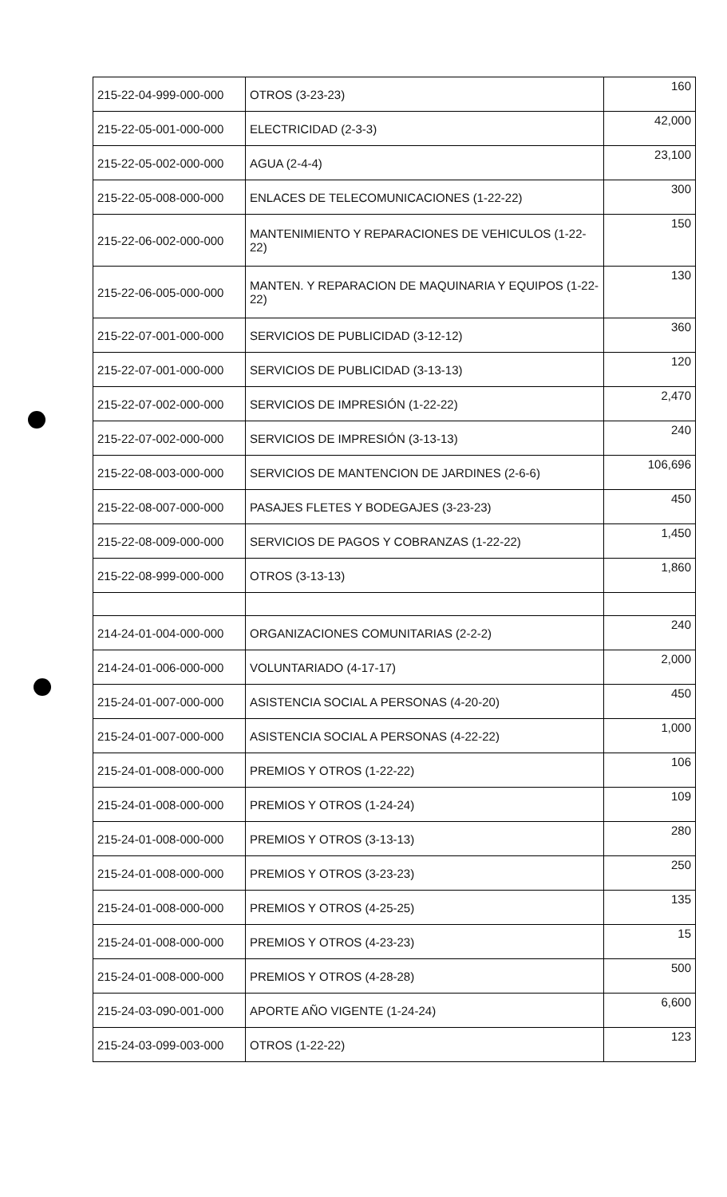| 215-22-04-999-000-000 | OTROS (3-23-23) | 160 |
| 215-22-05-001-000-000 | ELECTRICIDAD (2-3-3) | 42,000 |
| 215-22-05-002-000-000 | AGUA (2-4-4) | 23,100 |
| 215-22-05-008-000-000 | ENLACES DE TELECOMUNICACIONES (1-22-22) | 300 |
| 215-22-06-002-000-000 | MANTENIMIENTO Y REPARACIONES DE VEHICULOS (1-22-22) | 150 |
| 215-22-06-005-000-000 | MANTEN. Y REPARACION DE MAQUINARIA Y EQUIPOS (1-22-22) | 130 |
| 215-22-07-001-000-000 | SERVICIOS DE PUBLICIDAD (3-12-12) | 360 |
| 215-22-07-001-000-000 | SERVICIOS DE PUBLICIDAD (3-13-13) | 120 |
| 215-22-07-002-000-000 | SERVICIOS DE IMPRESIÓN (1-22-22) | 2,470 |
| 215-22-07-002-000-000 | SERVICIOS DE IMPRESIÓN (3-13-13) | 240 |
| 215-22-08-003-000-000 | SERVICIOS DE MANTENCION DE JARDINES (2-6-6) | 106,696 |
| 215-22-08-007-000-000 | PASAJES FLETES Y BODEGAJES (3-23-23) | 450 |
| 215-22-08-009-000-000 | SERVICIOS DE PAGOS Y COBRANZAS (1-22-22) | 1,450 |
| 215-22-08-999-000-000 | OTROS (3-13-13) | 1,860 |
| 214-24-01-004-000-000 | ORGANIZACIONES COMUNITARIAS (2-2-2) | 240 |
| 214-24-01-006-000-000 | VOLUNTARIADO (4-17-17) | 2,000 |
| 215-24-01-007-000-000 | ASISTENCIA SOCIAL A PERSONAS (4-20-20) | 450 |
| 215-24-01-007-000-000 | ASISTENCIA SOCIAL A PERSONAS (4-22-22) | 1,000 |
| 215-24-01-008-000-000 | PREMIOS Y OTROS (1-22-22) | 106 |
| 215-24-01-008-000-000 | PREMIOS Y OTROS (1-24-24) | 109 |
| 215-24-01-008-000-000 | PREMIOS Y OTROS (3-13-13) | 280 |
| 215-24-01-008-000-000 | PREMIOS Y OTROS (3-23-23) | 250 |
| 215-24-01-008-000-000 | PREMIOS Y OTROS (4-25-25) | 135 |
| 215-24-01-008-000-000 | PREMIOS Y OTROS (4-23-23) | 15 |
| 215-24-01-008-000-000 | PREMIOS Y OTROS (4-28-28) | 500 |
| 215-24-03-090-001-000 | APORTE AÑO VIGENTE (1-24-24) | 6,600 |
| 215-24-03-099-003-000 | OTROS (1-22-22) | 123 |